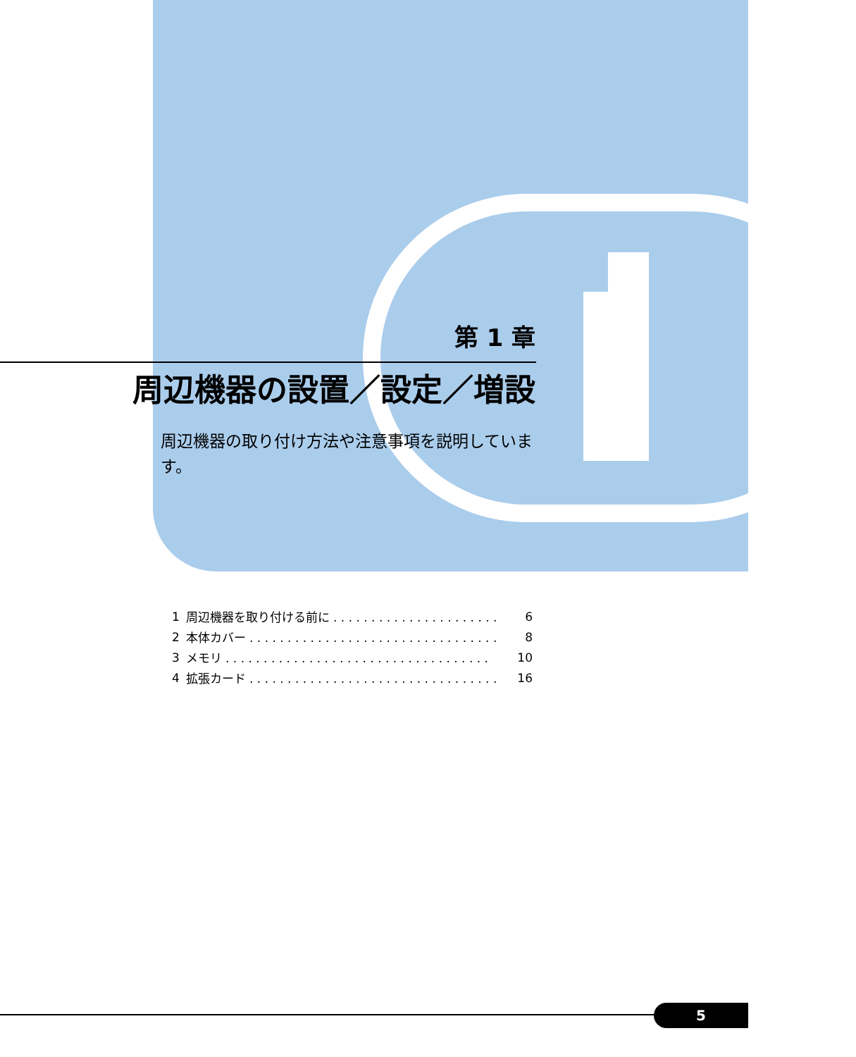第 1 章
周辺機器の設置／設定／増設
周辺機器の取り付け方法や注意事項を説明しています。
| 1 | 周辺機器を取り付ける前に . . . . . . . . . . . . . . . . . . . . . . | 6 |
| 2 | 本体カバー . . . . . . . . . . . . . . . . . . . . . . . . . . . . . . . . . | 8 |
| 3 | メモリ . . . . . . . . . . . . . . . . . . . . . . . . . . . . . . . . . . . | 10 |
| 4 | 拡張カード . . . . . . . . . . . . . . . . . . . . . . . . . . . . . . . . . | 16 |
5